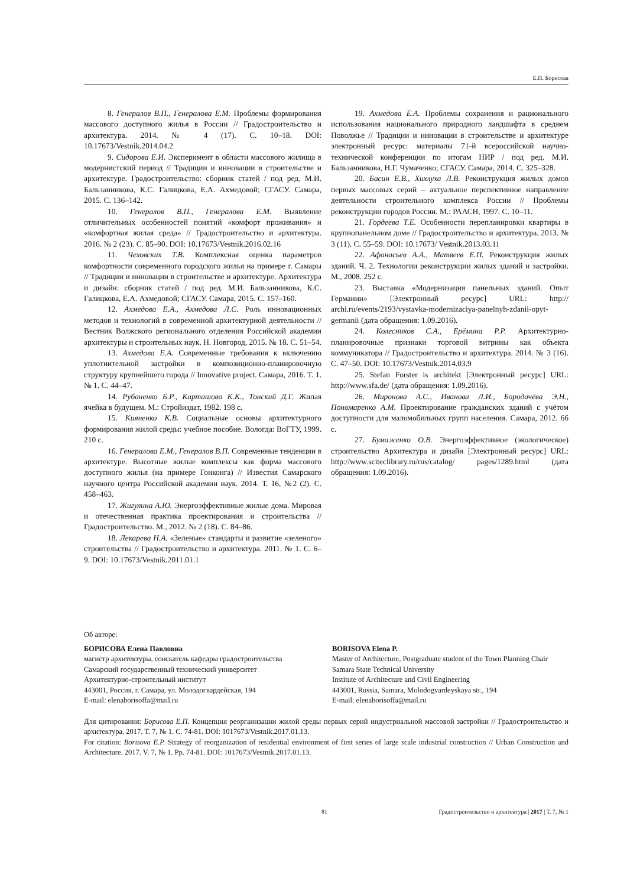Е.П. Борисова
8. Генералов В.П., Генералова Е.М. Проблемы формирования массового доступного жилья в России // Градостроительство и архитектура. 2014. № 4 (17). С. 10–18. DOI: 10.17673/Vestnik.2014.04.2
9. Сидорова Е.И. Эксперимент в области массового жилища в модернистский период // Традиции и инновации в строительстве и архитектуре. Градостроительство: сборник статей / под ред. М.И. Бальзанникова, К.С. Галицкова, Е.А. Ахмедовой; СГАСУ. Самара, 2015. С. 136–142.
10. Генералов В.П., Генералова Е.М. Выявление отличительных особенностей понятий «комфорт проживания» и «комфортная жилая среда» // Градостроительство и архитектура. 2016. № 2 (23). С. 85–90. DOI: 10.17673/Vestnik.2016.02.16
11. Чеховских Т.В. Комплексная оценка параметров комфортности современного городского жилья на примере г. Самары // Традиции и инновации в строительстве и архитектуре. Архитектура и дизайн: сборник статей / под ред. М.И. Бальзанникова, К.С. Галицкова, Е.А. Ахмедовой; СГАСУ. Самара, 2015. С. 157–160.
12. Ахмедова Е.А., Ахмедова Л.С. Роль инновационных методов и технологий в современной архитектурной деятельности // Вестник Волжского регионального отделения Российской академии архитектуры и строительных наук. Н. Новгород, 2015. № 18. С. 51–54.
13. Ахмедова Е.А. Современные требования к включению уплотнительной застройки в композиционно-планировочную структуру крупнейшего города // Innovative project. Самара, 2016. Т. 1. № 1. С. 44–47.
14. Рубаненко Б.Р., Карташова К.К., Тонский Д.Г. Жилая ячейка в будущем. М.: Стройиздат, 1982. 198 с.
15. Кияненко К.В. Социальные основы архитектурного формирования жилой среды: учебное пособие. Вологда: ВоГТУ, 1999. 210 с.
16. Генералова Е.М., Генералов В.П. Современные тенденции в архитектуре. Высотные жилые комплексы как форма массового доступного жилья (на примере Гонконга) // Известия Самарского научного центра Российской академии наук. 2014. Т. 16, №2 (2). С. 458–463.
17. Жигулина А.Ю. Энергоэффективные жилые дома. Мировая и отечественная практика проектирования и строительства // Градостроительство. М., 2012. № 2 (18). С. 84–86.
18. Лекарева Н.А. «Зеленые» стандарты и развитие «зеленого» строительства // Градостроительство и архитектура. 2011. № 1. С. 6–9. DOI: 10.17673/Vestnik.2011.01.1
19. Ахмедова Е.А. Проблемы сохранения и рационального использования национального природного ландшафта в среднем Поволжье // Традиции и инновации в строительстве и архитектуре электронный ресурс: материалы 71-й всероссийской научно-технической конференции по итогам НИР / под ред. М.И. Бальзанникова, Н.Г. Чумаченко; СГАСУ. Самара, 2014. С. 325–328.
20. Басин Е.В., Хихлуха Л.В. Реконструкция жилых домов первых массовых серий – актуальное перспективное направление деятельности строительного комплекса России // Проблемы реконструкции городов России. М.: РААСН, 1997. С. 10–11.
21. Гордеева Т.Е. Особенности перепланировки квартиры в крупнопанельном доме // Градостроительство и архитектура. 2013. № 3 (11). С. 55–59. DOI: 10.17673/ Vestnik.2013.03.11
22. Афанасьев А.А., Матвеев Е.П. Реконструкция жилых зданий. Ч. 2. Технологии реконструкции жилых зданий и застройки. М., 2008. 252 с.
23. Выставка «Модернизация панельных зданий. Опыт Германии» [Электронный ресурс] URL: http:// archi.ru/events/2193/vystavka-modernizaciya-panelnyh-zdanii-opyt-germanii (дата обращения: 1.09.2016).
24. Колесников С.А., Ерёмина Р.Р. Архитектурно-планировочные признаки торговой витрины как объекта коммуникатора // Градостроительство и архитектура. 2014. № 3 (16). С. 47–50. DOI: 10.17673/Vestnik.2014.03.9
25. Stefan Forster is architekt [Электронный ресурс] URL: http://www.sfa.de/ (дата обращения: 1.09.2016).
26. Миронова А.С., Иванова Л.И., Бородачёва Э.Н., Пономаренко А.М. Проектирование гражданских зданий с учётом доступности для маломобильных групп населения. Самара, 2012. 66 с.
27. Бумаженко О.В. Энергоэффективное (экологическое) строительство Архитектура и дизайн [Электронный ресурс] URL: http://www.sciteclibrary.ru/rus/catalog/ pages/1289.html (дата обращения: 1.09.2016).
Об авторе:
БОРИСОВА Елена Павловна
магистр архитектуры, соискатель кафедры градостроительства
Самарский государственный технический университет
Архитектурно-строительный институт
443001, Россия, г. Самара, ул. Молодогвардейская, 194
E-mail: elenaborisoffa@mail.ru
BORISOVA Elena P.
Master of Architecture, Postgraduate student of the Town Planning Chair
Samara State Technical University
Institute of Architecture and Civil Engineering
443001, Russia, Samara, Molodogvardeyskaya str., 194
E-mail: elenaborisoffa@mail.ru
Для цитирования: Борисова Е.П. Концепция реорганизации жилой среды первых серий индустриальной массовой застройки // Градостроительство и архитектура. 2017. Т. 7, № 1. С. 74-81. DOI: 1017673/Vestnik.2017.01.13.
For citation: Borisova E.P. Strategy of reorganization of residential environment of first series of large scale industrial construction // Urban Construction and Architecture. 2017. V. 7, № 1. Pp. 74-81. DOI: 1017673/Vestnik.2017.01.13.
81 Градостроительство и архитектура | 2017 | Т. 7, № 1